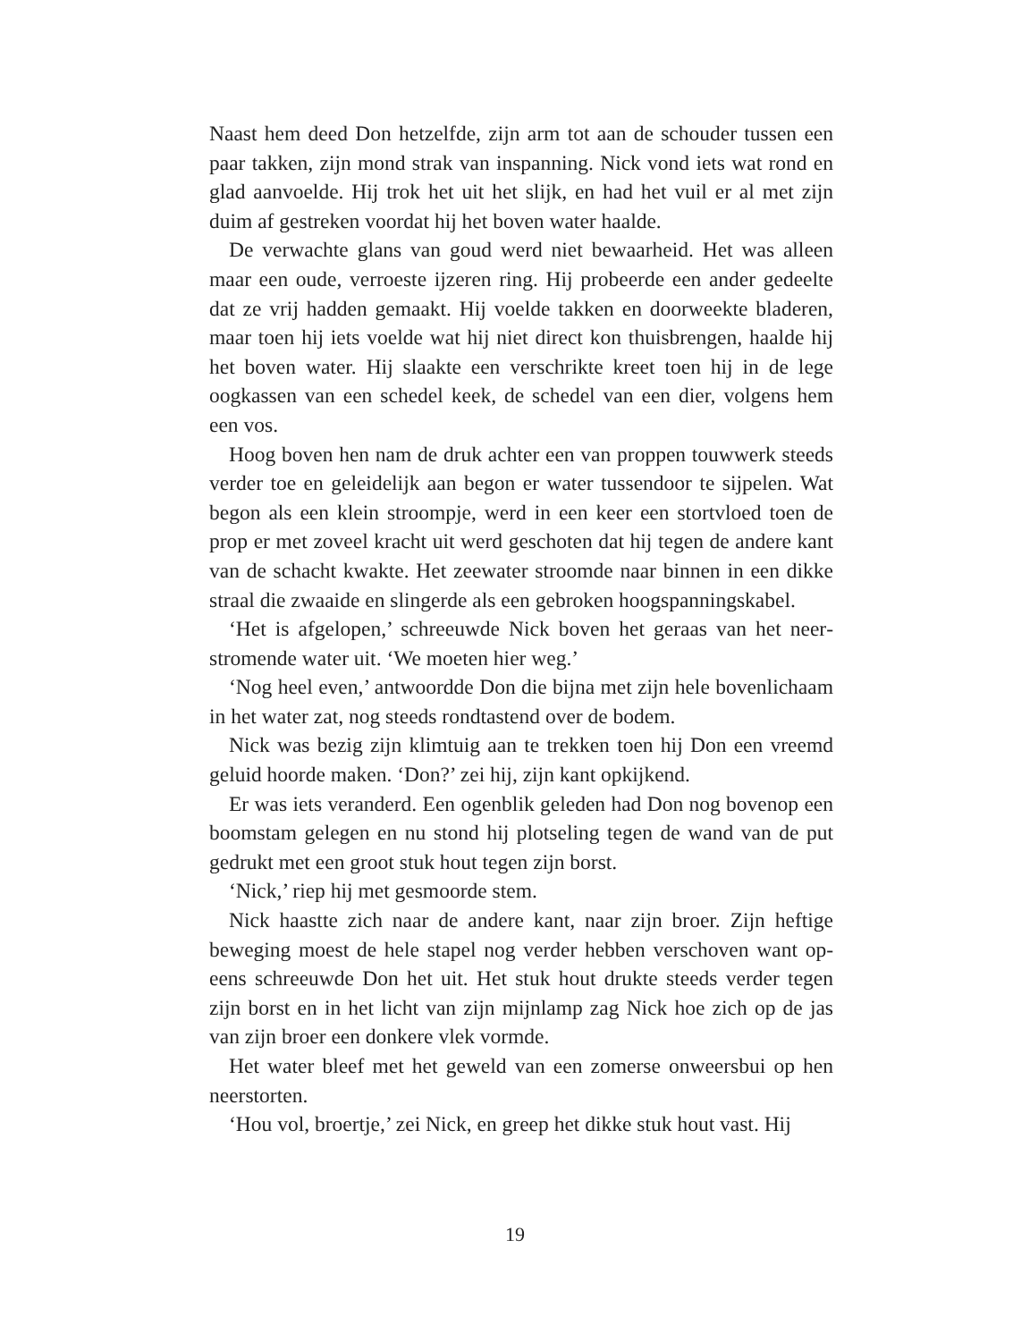Naast hem deed Don hetzelfde, zijn arm tot aan de schouder tussen een paar takken, zijn mond strak van inspanning. Nick vond iets wat rond en glad aanvoelde. Hij trok het uit het slijk, en had het vuil er al met zijn duim af gestreken voordat hij het boven water haalde.
De verwachte glans van goud werd niet bewaarheid. Het was alleen maar een oude, verroeste ijzeren ring. Hij probeerde een ander gedeelte dat ze vrij hadden gemaakt. Hij voelde takken en doorweekte blade­ren, maar toen hij iets voelde wat hij niet direct kon thuisbrengen, haalde hij het boven water. Hij slaakte een verschrikte kreet toen hij in de lege oogkassen van een schedel keek, de schedel van een dier, vol­gens hem een vos.
Hoog boven hen nam de druk achter een van proppen touwwerk steeds verder toe en geleidelijk aan begon er water tussendoor te sijpe­len. Wat begon als een klein stroompje, werd in een keer een stortvloed toen de prop er met zoveel kracht uit werd geschoten dat hij tegen de andere kant van de schacht kwakte. Het zeewater stroomde naar bin­nen in een dikke straal die zwaaide en slingerde als een gebroken hoog­spanningskabel.
‘Het is afgelopen,’ schreeuwde Nick boven het geraas van het neer­stromende water uit. ‘We moeten hier weg.’
‘Nog heel even,’ antwoordde Don die bijna met zijn hele boven­lichaam in het water zat, nog steeds rondtastend over de bodem.
Nick was bezig zijn klimtuig aan te trekken toen hij Don een vreemd geluid hoorde maken. ‘Don?’ zei hij, zijn kant opkijkend.
Er was iets veranderd. Een ogenblik geleden had Don nog bovenop een boomstam gelegen en nu stond hij plotseling tegen de wand van de put gedrukt met een groot stuk hout tegen zijn borst.
‘Nick,’ riep hij met gesmoorde stem.
Nick haastte zich naar de andere kant, naar zijn broer. Zijn heftige beweging moest de hele stapel nog verder hebben verschoven want op­eens schreeuwde Don het uit. Het stuk hout drukte steeds verder tegen zijn borst en in het licht van zijn mijnlamp zag Nick hoe zich op de jas van zijn broer een donkere vlek vormde.
Het water bleef met het geweld van een zomerse onweersbui op hen neerstorten.
‘Hou vol, broertje,’ zei Nick, en greep het dikke stuk hout vast. Hij
19